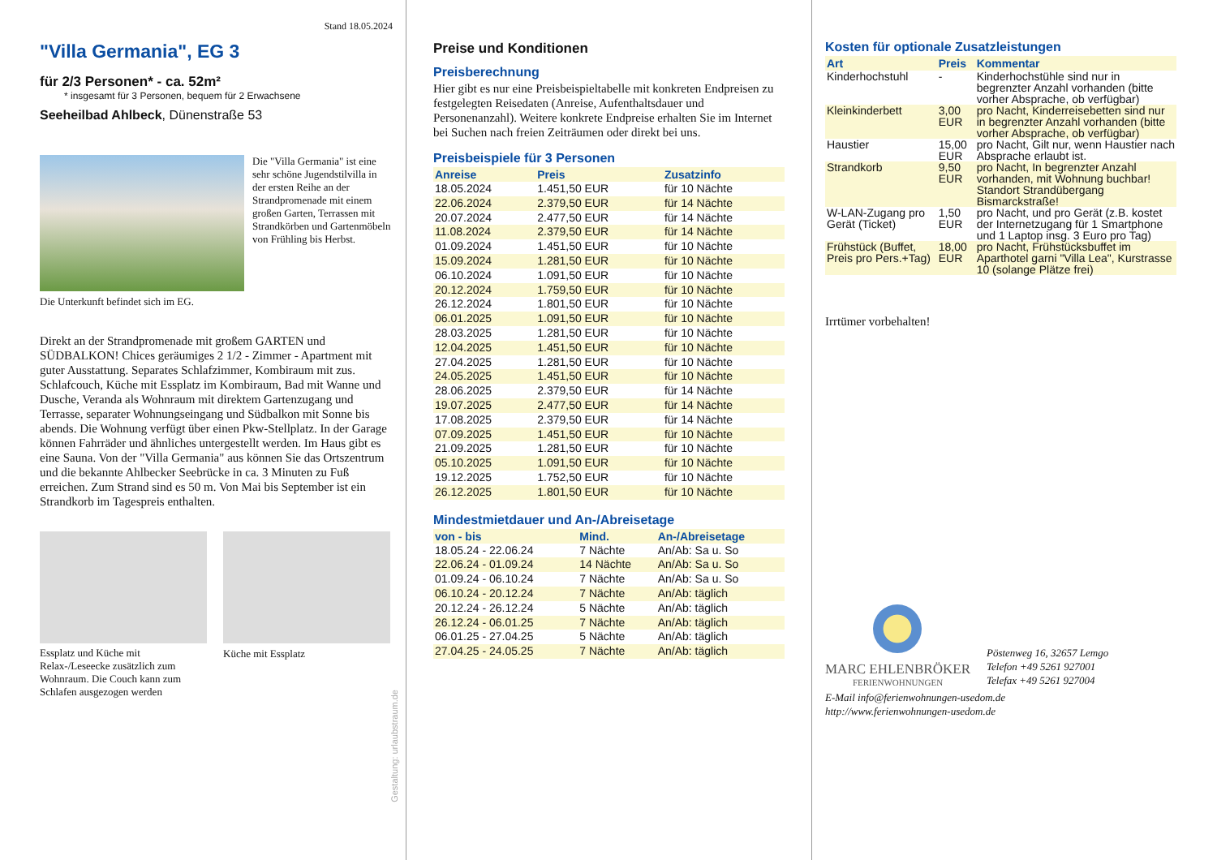Stand 18.05.2024
"Villa Germania", EG 3
für 2/3 Personen* - ca. 52m²
* insgesamt für 3 Personen, bequem für 2 Erwachsene
Seeheilbad Ahlbeck, Dünenstraße 53
Die "Villa Germania" ist eine sehr schöne Jugendstilvilla in der ersten Reihe an der Strandpromenade mit einem großen Garten, Terrassen mit Strandkörben und Gartenmöbeln von Frühling bis Herbst.
Die Unterkunft befindet sich im EG.
Direkt an der Strandpromenade mit großem GARTEN und SÜDBALKON! Chices geräumiges 2 1/2 - Zimmer - Apartment mit guter Ausstattung. Separates Schlafzimmer, Kombiraum mit zus. Schlafcouch, Küche mit Essplatz im Kombiraum, Bad mit Wanne und Dusche, Veranda als Wohnraum mit direktem Gartenzugang und Terrasse, separater Wohnungseingang und Südbalkon mit Sonne bis abends. Die Wohnung verfügt über einen Pkw-Stellplatz. In der Garage können Fahrräder und ähnliches untergestellt werden. Im Haus gibt es eine Sauna. Von der "Villa Germania" aus können Sie das Ortszentrum und die bekannte Ahlbecker Seebrücke in ca. 3 Minuten zu Fuß erreichen. Zum Strand sind es 50 m. Von Mai bis September ist ein Strandkorb im Tagespreis enthalten.
Essplatz und Küche mit Relax-/Leseecke zusätzlich zum Wohnraum. Die Couch kann zum Schlafen ausgezogen werden
Küche mit Essplatz
Gestaltung: urlaubstraum.de
Preise und Konditionen
Preisberechnung
Hier gibt es nur eine Preisbeispieltabelle mit konkreten Endpreisen zu festgelegten Reisedaten (Anreise, Aufenthaltsdauer und Personenanzahl). Weitere konkrete Endpreise erhalten Sie im Internet bei Suchen nach freien Zeiträumen oder direkt bei uns.
Preisbeispiele für 3 Personen
| Anreise | Preis | Zusatzinfo |
| --- | --- | --- |
| 18.05.2024 | 1.451,50 EUR | für 10 Nächte |
| 22.06.2024 | 2.379,50 EUR | für 14 Nächte |
| 20.07.2024 | 2.477,50 EUR | für 14 Nächte |
| 11.08.2024 | 2.379,50 EUR | für 14 Nächte |
| 01.09.2024 | 1.451,50 EUR | für 10 Nächte |
| 15.09.2024 | 1.281,50 EUR | für 10 Nächte |
| 06.10.2024 | 1.091,50 EUR | für 10 Nächte |
| 20.12.2024 | 1.759,50 EUR | für 10 Nächte |
| 26.12.2024 | 1.801,50 EUR | für 10 Nächte |
| 06.01.2025 | 1.091,50 EUR | für 10 Nächte |
| 28.03.2025 | 1.281,50 EUR | für 10 Nächte |
| 12.04.2025 | 1.451,50 EUR | für 10 Nächte |
| 27.04.2025 | 1.281,50 EUR | für 10 Nächte |
| 24.05.2025 | 1.451,50 EUR | für 10 Nächte |
| 28.06.2025 | 2.379,50 EUR | für 14 Nächte |
| 19.07.2025 | 2.477,50 EUR | für 14 Nächte |
| 17.08.2025 | 2.379,50 EUR | für 14 Nächte |
| 07.09.2025 | 1.451,50 EUR | für 10 Nächte |
| 21.09.2025 | 1.281,50 EUR | für 10 Nächte |
| 05.10.2025 | 1.091,50 EUR | für 10 Nächte |
| 19.12.2025 | 1.752,50 EUR | für 10 Nächte |
| 26.12.2025 | 1.801,50 EUR | für 10 Nächte |
Mindestmietdauer und An-/Abreisetage
| von - bis | Mind. | An-/Abreisetage |
| --- | --- | --- |
| 18.05.24 - 22.06.24 | 7 Nächte | An/Ab: Sa u. So |
| 22.06.24 - 01.09.24 | 14 Nächte | An/Ab: Sa u. So |
| 01.09.24 - 06.10.24 | 7 Nächte | An/Ab: Sa u. So |
| 06.10.24 - 20.12.24 | 7 Nächte | An/Ab: täglich |
| 20.12.24 - 26.12.24 | 5 Nächte | An/Ab: täglich |
| 26.12.24 - 06.01.25 | 7 Nächte | An/Ab: täglich |
| 06.01.25 - 27.04.25 | 5 Nächte | An/Ab: täglich |
| 27.04.25 - 24.05.25 | 7 Nächte | An/Ab: täglich |
Kosten für optionale Zusatzleistungen
| Art | Preis | Kommentar |
| --- | --- | --- |
| Kinderhochstuhl | - | Kinderhochstühle sind nur in begrenzter Anzahl vorhanden (bitte vorher Absprache, ob verfügbar) |
| Kleinkinderbett | 3,00 EUR | pro Nacht, Kinderreisebetten sind nur in begrenzter Anzahl vorhanden (bitte vorher Absprache, ob verfügbar) |
| Haustier | 15,00 EUR | pro Nacht, Gilt nur, wenn Haustier nach Absprache erlaubt ist. |
| Strandkorb | 9,50 EUR | pro Nacht, In begrenzter Anzahl vorhanden, mit Wohnung buchbar! Standort Strandübergang Bismarckstraße! |
| W-LAN-Zugang pro Gerät (Ticket) | 1,50 EUR | pro Nacht, und pro Gerät (z.B. kostet der Internetzugang für 1 Smartphone und 1 Laptop insg. 3 Euro pro Tag) |
| Frühstück (Buffet, Preis pro Pers.+Tag) | 18,00 EUR | pro Nacht, Frühstücksbuffet im Aparthotel garni "Villa Lea", Kurstrasse 10 (solange Plätze frei) |
Irrtümer vorbehalten!
MARC EHLENBRÖKER
FERIENWOHNUNGEN
Pöstenweg 16, 32657 Lemgo
Telefon +49 5261 927001
Telefax +49 5261 927004
E-Mail info@ferienwohnungen-usedom.de
http://www.ferienwohnungen-usedom.de